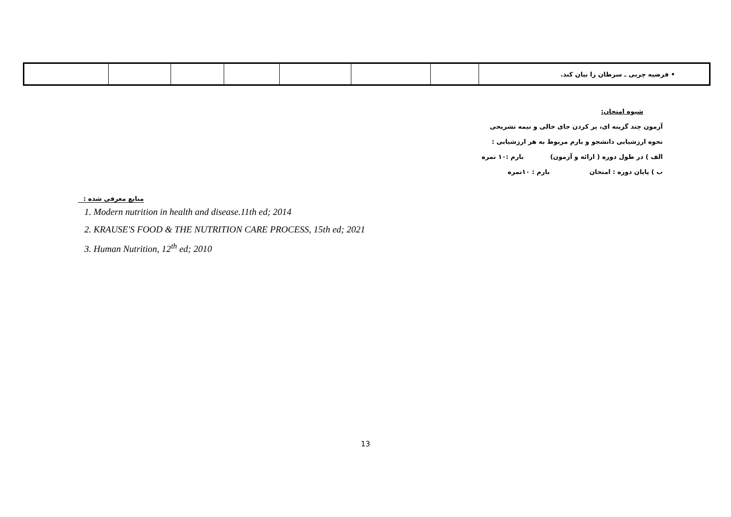| | | | | | | | • فرضیه چربی ـ سرطان را بیان کند. |
شیوه امتحان:
آزمون چند گزینه ای، پر کردن جای خالی و نیمه تشریحی
نحوه ارزشیابی دانشجو و بارم مربوط به هر ارزشیابی :
الف ) در طول دوره ( ارائه و آزمون) بارم :۱۰ نمره
ب ) پایان دوره : امتحان بارم : ۱۰نمره
منابع معرفی شده :
1. Modern nutrition in health and disease.11th ed; 2014
2. KRAUSE'S FOOD & THE NUTRITION CARE PROCESS, 15th ed; 2021
3. Human Nutrition, 12<sup>th</sup> ed; 2010
13